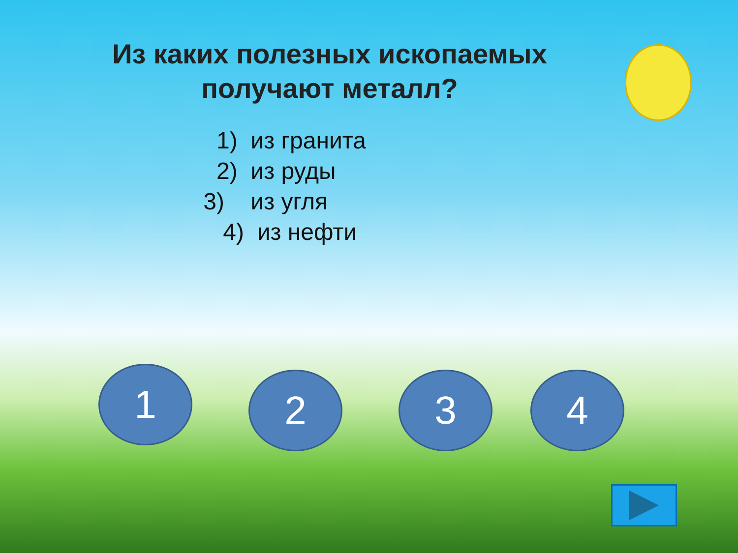Из каких полезных ископаемых
получают металл?
1) из гранита
2) из руды
3) из угля
4) из нефти
1 2 3 4